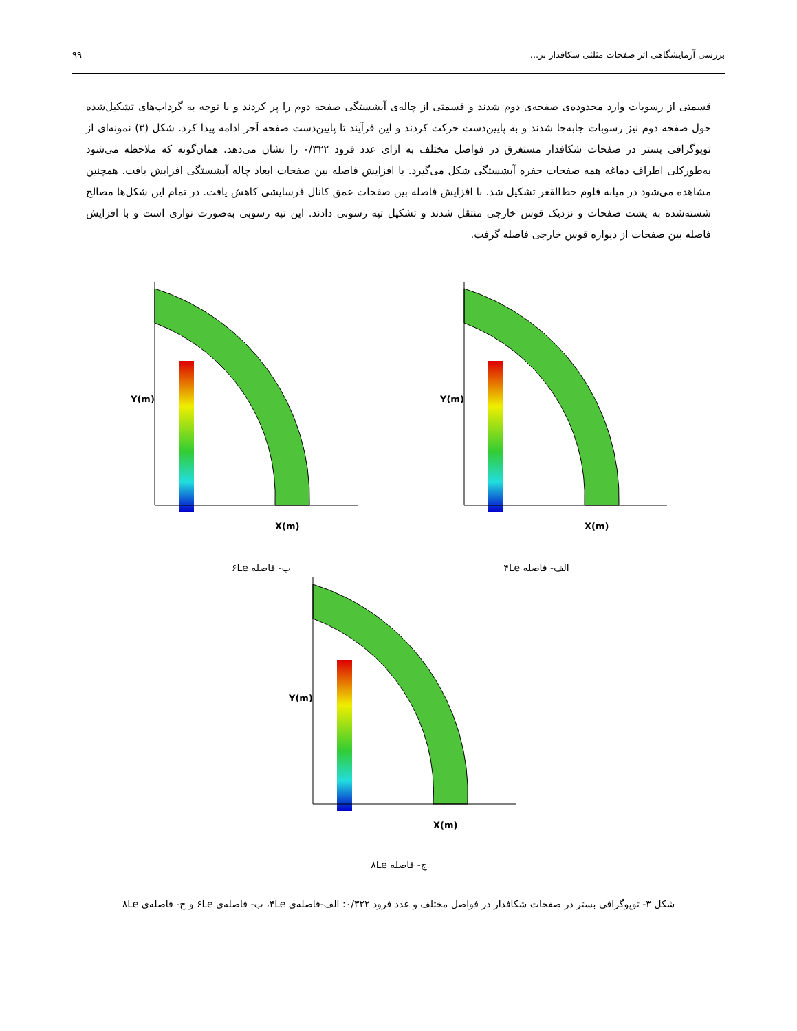بررسی آزمایشگاهی اثر صفحات مثلثی شکافدار بر... ۹۹
قسمتی از رسوبات وارد محدوده‌ی صفحه‌ی دوم شدند و قسمتی از چاله‌ی آبشستگی صفحه دوم را پر کردند و با توجه به گرداب‌های تشکیل‌شده حول صفحه دوم نیز رسوبات جابه‌جا شدند و به پایین‌دست حرکت کردند و این فرآیند تا پایین‌دست صفحه آخر ادامه پیدا کرد. شکل (۳) نمونه‌ای از توپوگرافی بستر در صفحات شکافدار مستغرق در فواصل مختلف به ازای عدد فرود ۰/۳۲۲ را نشان می‌دهد. همان‌گونه که ملاحظه می‌شود به‌طورکلی اطراف دماغه همه صفحات حفره آبشستگی شکل می‌گیرد. با افزایش فاصله بین صفحات ابعاد چاله آبشستگی افزایش یافت. همچنین مشاهده می‌شود در میانه فلوم خط‌القعر تشکیل شد. با افزایش فاصله بین صفحات عمق کانال فرسایشی کاهش یافت. در تمام این شکل‌ها مصالح شسته‌شده به پشت صفحات و نزدیک قوس خارجی منتقل شدند و تشکیل تپه رسوبی دادند. این تپه رسوبی به‌صورت نواری است و با افزایش فاصله بین صفحات از دیواره قوس خارجی فاصله گرفت.
Y(m)
X(m)
ب- فاصله ۶Le
Y(m)
X(m)
الف- فاصله ۴Le
Y(m)
X(m)
ج- فاصله ۸Le
شکل ۳- توپوگرافی بستر در صفحات شکافدار در فواصل مختلف و عدد فرود ۰/۳۲۲: الف-فاصله‌ی ۴Le، ب- فاصله‌ی ۶Le و ج- فاصله‌ی ۸Le